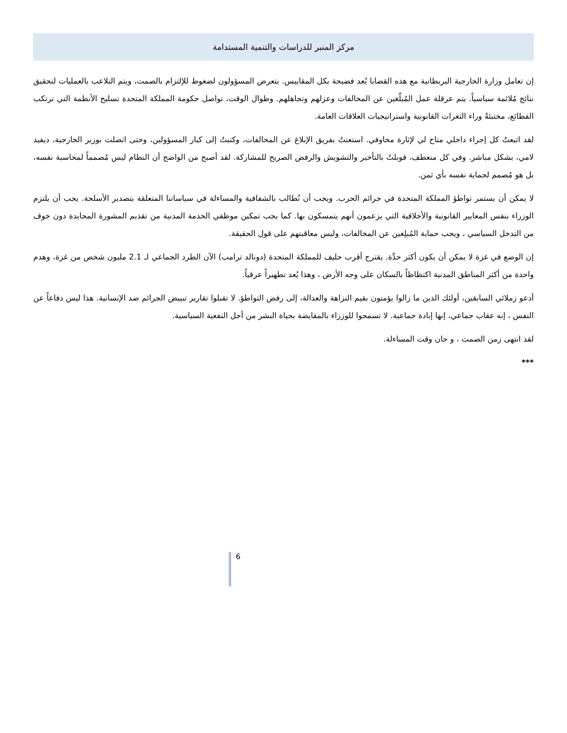مركز المنبر للدراسات والتنمية المستدامة
إن تعامل وزارة الخارجية البريطانية مع هذه القضايا يُعد فضيحة بكل المقاييس. يتعرض المسؤولون لضغوط للإلتزام بالصمت، ويتم التلاعب بالعمليات لتحقيق نتائج مُلائمة سياسياً. يتم عرقلة عمل المُبلّغين عن المخالفات وعزلهم وتجاهلهم. وطوال الوقت، تواصل حكومة المملكة المتحدة تسليح الأنظمة التي ترتكب الفظائع، مختبئةً وراء الثغرات القانونية واستراتيجيات العلاقات العامة.
لقد اتبعتُ كل إجراء داخلي متاح لي لإثارة مخاوفي. استعنتُ بفريق الإبلاغ عن المخالفات، وكتبتُ إلى كبار المسؤولين، وحتى اتصلت بوزير الخارجية، ديفيد لامي، بشكل مباشر. وفي كل منعطف، قوبلتُ بالتأخير والتشويش والرفض الصريح للمشاركة. لقد أصبح من الواضح أن النظام ليس مُصمماً لمحاسبة نفسه، بل هو مُصمم لحماية نفسه بأي ثمن.
لا يمكن أن يستمر تواطؤ المملكة المتحدة في جرائم الحرب. ويجب أن نُطالب بالشفافية والمساءلة في سياساتنا المتعلقة بتصدير الأسلحة. يجب أن يلتزم الوزراء بنفس المعايير القانونية والأخلاقية التي يزعمون أنهم يتمسكون بها. كما يجب تمكين موظفي الخدمة المدنية من تقديم المشورة المحايدة دون خوف من التدخل السياسي ، ويجب حماية المُبلِغين عن المخالفات، وليس معاقبتهم على قول الحقيقة.
إن الوضع في غزة لا يمكن أن يكون أكثر حدِّة. يقترح أقرب حليف للمملكة المتحدة (دونالد ترامب) الآن الطرد الجماعي لـ 2.1 مليون شخص من غزة، وهدم واحدة من أكثر المناطق المدنية اكتظاظاً بالسكان على وجه الأرض ، وهذا يُعد تطهيراً عرقياً.
أدعو زملائي السابقين، أولئك الذين ما زالوا يؤمنون بقيم النزاهة والعدالة، إلى رفض التواطؤ. لا تقبلوا تقارير تبييض الجرائم ضد الإنسانية. هذا ليس دفاعاً عن النفس ، إنه عقاب جماعي، إنها إبادة جماعية. لا تسمحوا للوزراء بالمقايضة بحياة البشر من أجل النفعية السياسية.
لقد انتهى زمن الصمت ، و حان وقت المساءلة.
***
6